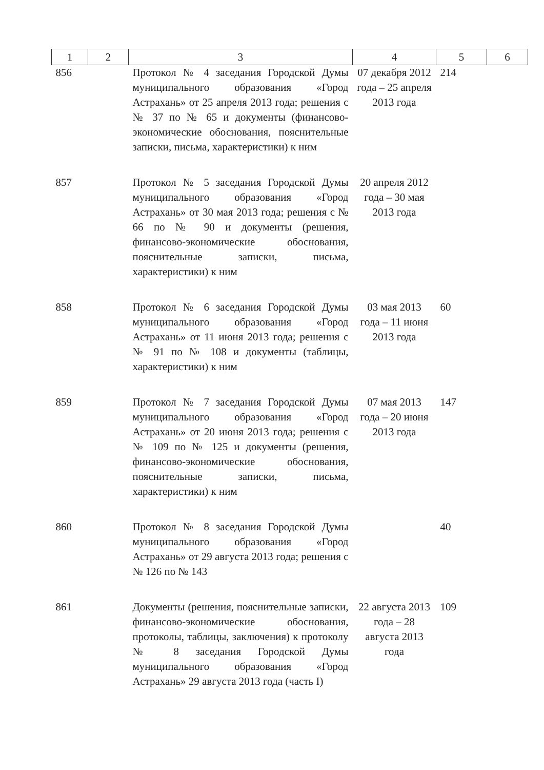| 1 | 2 | 3 | 4 | 5 | 6 |
| --- | --- | --- | --- | --- | --- |
| 856 | | Протокол № 4 заседания Городской Думы муниципального образования «Город Астрахань» от 25 апреля 2013 года; решения с № 37 по № 65 и документы (финансово-экономические обоснования, пояснительные записки, письма, характеристики) к ним | 07 декабря 2012 года – 25 апреля 2013 года | 214 | |
| 857 | | Протокол № 5 заседания Городской Думы муниципального образования «Город Астрахань» от 30 мая 2013 года; решения с № 66 по № 90 и документы (решения, финансово-экономические обоснования, пояснительные записки, письма, характеристики) к ним | 20 апреля 2012 года – 30 мая 2013 года | | |
| 858 | | Протокол № 6 заседания Городской Думы муниципального образования «Город Астрахань» от 11 июня 2013 года; решения с № 91 по № 108 и документы (таблицы, характеристики) к ним | 03 мая 2013 года – 11 июня 2013 года | 60 | |
| 859 | | Протокол № 7 заседания Городской Думы муниципального образования «Город Астрахань» от 20 июня 2013 года; решения с № 109 по № 125 и документы (решения, финансово-экономические обоснования, пояснительные записки, письма, характеристики) к ним | 07 мая 2013 года – 20 июня 2013 года | 147 | |
| 860 | | Протокол № 8 заседания Городской Думы муниципального образования «Город Астрахань» от 29 августа 2013 года; решения с № 126 по № 143 | | 40 | |
| 861 | | Документы (решения, пояснительные записки, финансово-экономические обоснования, протоколы, таблицы, заключения) к протоколу № 8 заседания Городской Думы муниципального образования «Город Астрахань» 29 августа 2013 года (часть I) | 22 августа 2013 года – 28 августа 2013 года | 109 | |